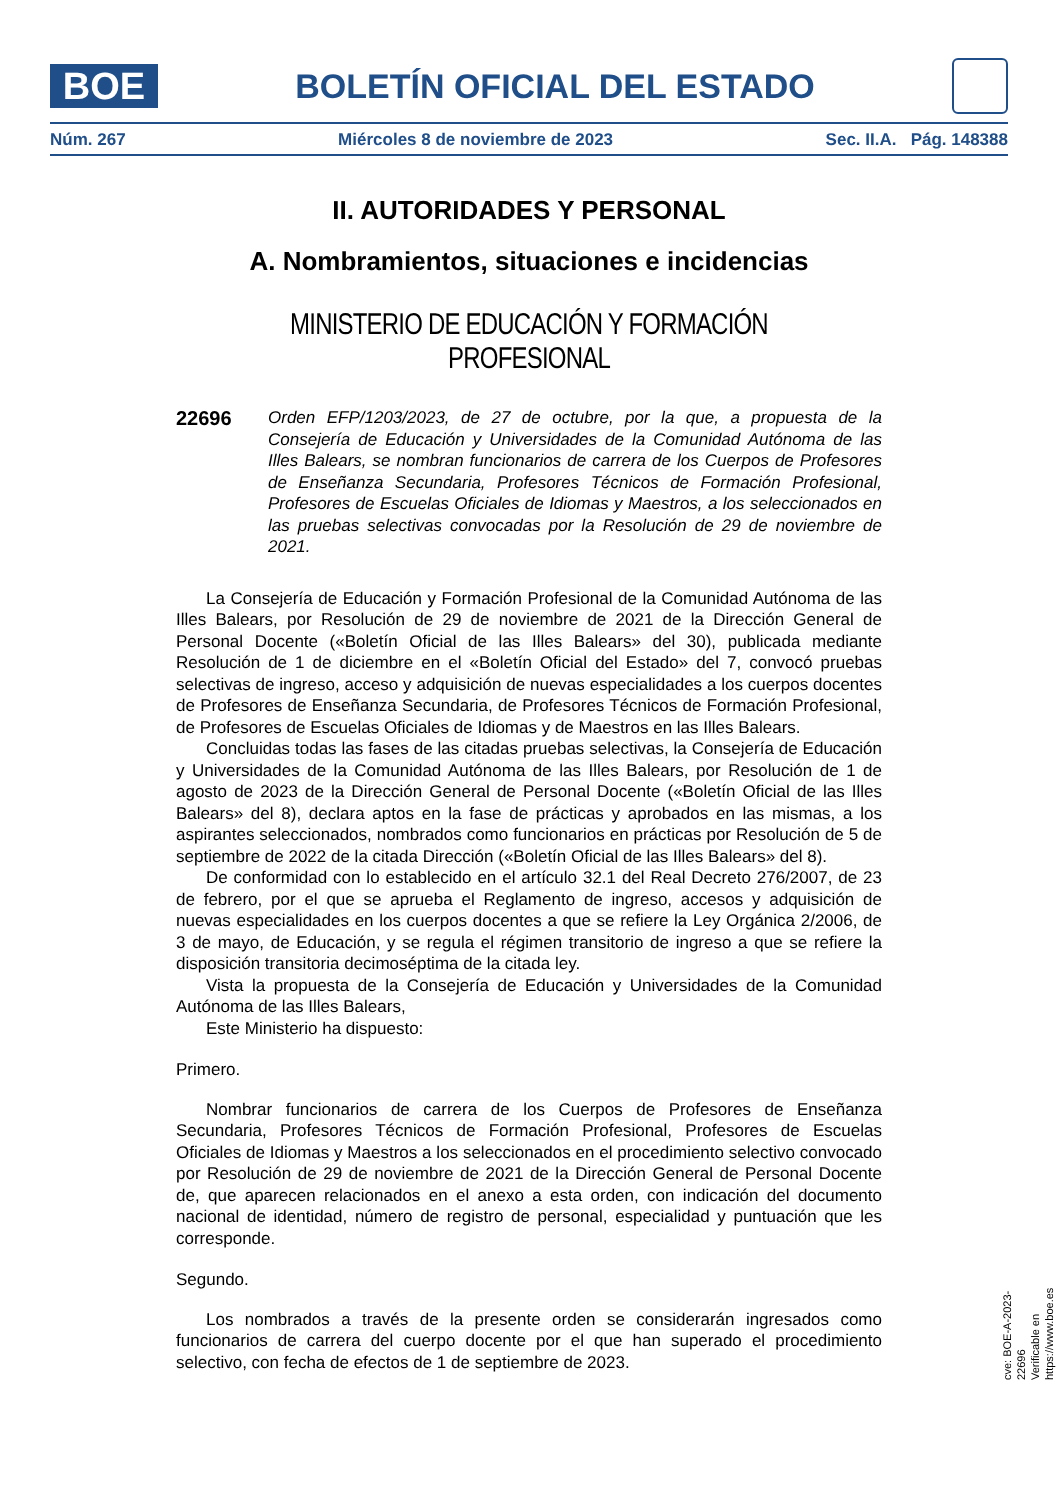BOE
BOLETÍN OFICIAL DEL ESTADO
Núm. 267 Miércoles 8 de noviembre de 2023 Sec. II.A. Pág. 148388
II. AUTORIDADES Y PERSONAL
A. Nombramientos, situaciones e incidencias
MINISTERIO DE EDUCACIÓN Y FORMACIÓN PROFESIONAL
22696
Orden EFP/1203/2023, de 27 de octubre, por la que, a propuesta de la Consejería de Educación y Universidades de la Comunidad Autónoma de las Illes Balears, se nombran funcionarios de carrera de los Cuerpos de Profesores de Enseñanza Secundaria, Profesores Técnicos de Formación Profesional, Profesores de Escuelas Oficiales de Idiomas y Maestros, a los seleccionados en las pruebas selectivas convocadas por la Resolución de 29 de noviembre de 2021.
La Consejería de Educación y Formación Profesional de la Comunidad Autónoma de las Illes Balears, por Resolución de 29 de noviembre de 2021 de la Dirección General de Personal Docente («Boletín Oficial de las Illes Balears» del 30), publicada mediante Resolución de 1 de diciembre en el «Boletín Oficial del Estado» del 7, convocó pruebas selectivas de ingreso, acceso y adquisición de nuevas especialidades a los cuerpos docentes de Profesores de Enseñanza Secundaria, de Profesores Técnicos de Formación Profesional, de Profesores de Escuelas Oficiales de Idiomas y de Maestros en las Illes Balears.
Concluidas todas las fases de las citadas pruebas selectivas, la Consejería de Educación y Universidades de la Comunidad Autónoma de las Illes Balears, por Resolución de 1 de agosto de 2023 de la Dirección General de Personal Docente («Boletín Oficial de las Illes Balears» del 8), declara aptos en la fase de prácticas y aprobados en las mismas, a los aspirantes seleccionados, nombrados como funcionarios en prácticas por Resolución de 5 de septiembre de 2022 de la citada Dirección («Boletín Oficial de las Illes Balears» del 8).
De conformidad con lo establecido en el artículo 32.1 del Real Decreto 276/2007, de 23 de febrero, por el que se aprueba el Reglamento de ingreso, accesos y adquisición de nuevas especialidades en los cuerpos docentes a que se refiere la Ley Orgánica 2/2006, de 3 de mayo, de Educación, y se regula el régimen transitorio de ingreso a que se refiere la disposición transitoria decimoséptima de la citada ley.
Vista la propuesta de la Consejería de Educación y Universidades de la Comunidad Autónoma de las Illes Balears,
Este Ministerio ha dispuesto:
Primero.
Nombrar funcionarios de carrera de los Cuerpos de Profesores de Enseñanza Secundaria, Profesores Técnicos de Formación Profesional, Profesores de Escuelas Oficiales de Idiomas y Maestros a los seleccionados en el procedimiento selectivo convocado por Resolución de 29 de noviembre de 2021 de la Dirección General de Personal Docente de, que aparecen relacionados en el anexo a esta orden, con indicación del documento nacional de identidad, número de registro de personal, especialidad y puntuación que les corresponde.
Segundo.
Los nombrados a través de la presente orden se considerarán ingresados como funcionarios de carrera del cuerpo docente por el que han superado el procedimiento selectivo, con fecha de efectos de 1 de septiembre de 2023.
cve: BOE-A-2023-22696
Verificable en https://www.boe.es